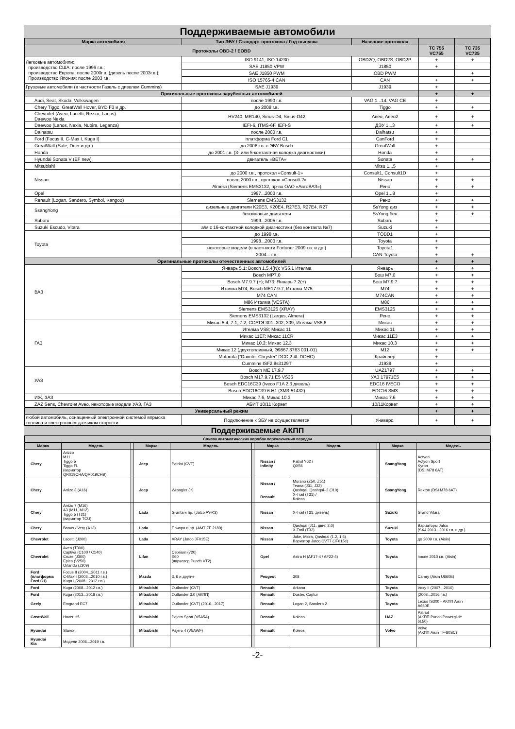Поддерживаемые автомобили
| Марка автомобиля | Тип ЭБУ / Стандарт протокола / Год выпуска | Название протокола | | |
| --- | --- | --- | --- | --- |
| Протоколы OBD-2 / EOBD | | | TC 755 VC755 | TC 735 VC735 |
| Легковые автомобили: производство США: после 1996 г.в.; производство Европа: после 2000г.в. (дизель после 2003г.в.); Производство Япония: после 2003 г.в. | ISO 9141, ISO 14230 | OBD2Q, OBD2S, OBD2P | + | + |
| | SAE J1850 VPW | J1850 | + | |
| | SAE J1850 PWM | OBD PWM | | + |
| | ISO 15765-4 CAN | CAN | + | + |
| Грузовые автомобили (в частности Газель с дизелем Cummins) | SAE J1939 | J1939 | + | |
| Оригинальные протоколы зарубежных автомобилей | | | + | + |
| Audi, Seat, Skoda, Volkswagen | после 1990 г.в. | VAG 1...14, VAG CE | + | |
| Chery Tiggo, GreatWall Hover, BYD F3 и др. | до 2008 г.в. | Tiggo | + | + |
| Chevrolet (Aveo, Lacetti, Rezzo, Lanos) Daewoo Nexia | HV240, MR140, Sirius-D4, Sirius-D42 | Авео, Авео2 | + | + |
| Daewoo (Lanos, Nexia, Nubira, Leganza) | IEFI-6, ITMS-6F, IEFI-S | ДЭУ 1...3 | + | + |
| Daihatsu | после 2000 г.в. | Daihatsu | + | |
| Ford (Focus II, C-Max I, Kuga I) | платформа Ford C1 | CanFord | + | |
| GreatWall (Safe, Deer и др.) | до 2008 г.в. с ЭБУ Bosch | GreatWall | + | |
| Honda | до 2001 г.в. (3- или 5-контактная колодка диагностики) | Honda | + | |
| Hyundai Sonata V (EF new) | двигатель «BETA» | Sonata | + | + |
| Mitsubishi | | Mitsu 1...5 | + | |
| Nissan | до 2000 г.в., протокол «Consult-1» | Consult1, Consult1D | + | |
| | после 2000 г.в., протокол «Consult-2» | Nissan | + | + |
| | Almera (Siemens EMS3132, пр-во ОАО «АвтоВАЗ») | Рено | + | + |
| Opel | 1997...2003 г.в. | Opel 1...8 | + | |
| Renault (Logan, Sandero, Symbol, Kangoo) | Siemens EMS3132 | Рено | + | + |
| SsangYong | дизельные двигатели K20E3, K20E4, R27E3, R27E4, R27 | SsYong диз | + | + |
| | бензиновые двигатели | SsYong бен | + | + |
| Subaru | 1999...2005 г.в. | Subaru | + | |
| Suzuki Escudo, Vitara | а/м с 16-контактной колодкой диагностики (без контакта №7) | Suzuki | + | |
| Toyota | до 1998 г.в. | TOBD1 | + | |
| | 1998...2003 г.в. | Toyota | + | |
| | некоторые модели (в частности Fortuner 2009 г.в. и др.) | Toyota1 | + | |
| | 2004... г.в. | CAN Toyota | + | + |
| Оригинальные протоколы отечественных автомобилей | | | + | + |
| ВАЗ | Январь 5.1; Bosch 1.5.4(N); VS5.1 Ителма | Январь | + | + |
| | Bosch MP7.0 | Бош М7.0 | + | + |
| | Bosch M7.9.7 (+); M73; Январь 7.2(+) | Бош М7.9.7 | + | + |
| | Итэлма M74; Bosch ME17.9.7; Итэлма M75 | M74 | + | + |
| | M74 CAN | M74CAN | + | + |
| | M86 Итэлма (VESTA) | M86 | + | + |
| | Siemens EMS3125 (XRAY) | EMS3125 | + | + |
| | Siemens EMS3132 (Largus, Almera) | Рено | + | + |
| ГАЗ | Микас 5.4, 7.1, 7.2; СОАТЭ 301, 302, 309; Ителма VS5.6 | Микас | + | + |
| | Ителма VS8; Микас 11 | Микас 11 | + | + |
| | Микас 11ET; Микас 11CR | Микас 11Е3 | + | + |
| | Микас 10.3; Микас 12.3 | Микас 10.3 | + | + |
| | Микас 12 (двухтопливный, Э9867.3763 001-01) | M12 | + | + |
| | Motorola ("Daimler Chrysler" DCC 2.4L DOHC) | Крайслер | + | |
| | Cummins ISF2.8s3129T | J1939 | + | |
| УАЗ | Bosch ME 17.9.7 | UAZ1797 | + | + |
| | Bosch M17.9.71 E5 VS35 | УАЗ 17971E5 | + | + |
| | Bosch EDC16C39 (Iveco F1A 2.3 дизель) | EDC16 IVECO | + | + |
| | Bosch EDC16C39-6.H1 (ЗМЗ-51432) | EDC16 ЗМЗ | + | + |
| ИЖ, ЗАЗ | Микас 7.6, Микас 10.3 | Микас 7.6 | + | + |
| ZAZ Sens, Chevrolet Aveo, некоторые модели УАЗ, ГАЗ | АБИТ 10/11 Корвет | 10/11Корвет | + | + |
| Универсальный режим | | | + | + |
| любой автомобиль, оснащенный электронной системой впрыска топлива и электронным датчиком скорости | Подключение к ЭБУ не осуществляется | Универс. | + | + |
Поддерживаемые АКПП
| Список автоматических коробок переключения передач | | | | | | | | | | |
| --- | --- | --- | --- | --- | --- | --- | --- | --- | --- | --- |
| Марка | Модель | | Марка | Модель | | Марка | Модель | | Марка | Модель |
| Chery | Arizzo M11 Tiggo 5 Tiggo FL (вариатор QR019CHA/QR019CHB) | | Jeep | Patriot (CVT) | | Nissan / Infinity | Patrol Y62 / QX56 | | SsangYong | Actyon Actyon Sport Kyron (DSI M78 6AT) |
| Chery | Arrizo 3 (A16) | | Jeep | Wrangler JK | | Nissan / Renault | Murano (Z50, Z51) Teana (J31, J32) Qashqai, Qashqai+2 (J10) X-Trail (T31) / Koleos | | SsangYong | Rexton (DSI M78 6AT) |
| Chery | Arrizo 7 (M16) A3 (M11, M12) Tiggo 5 (T21) (вариатор TCU) | | Lada | Granta и пр. (Jatco AY-K3) | | Nissan | X-Trail (T31, дизель) | | Suzuki | Grand Vitara |
| Chery | Bonus / Very (A13) | | Lada | Приора и пр. (AMT ZF 2180) | | Nissan | Qashqai (J11, двиг. 2.0) X-Trail (T32) | | Suzuki | Вариаторы Jatco (SX4 2013...2016 г.в. и др.) |
| Chevrolet | Lacetti (J200) | | Lada | XRAY (Jatco JF015E) | | Nissan | Juke, Micra, Qashqai (1.2, 1.6) Вариатор Jatco CVT7 (JF015e) | | Toyota | до 2009 г.в. (Aisin) |
| Chevrolet | Aveo (T300) Captiva (C100 / C140) Cruze (J300) Epica (V250) Orlando (J309) | | Lifan | Cebrium (720) X60 (вариатор Punch VT2) | | Opel | Astra H (AF17-4 / AF22-4) | | Toyota | после 2010 г.в. (Aisin) |
| Ford (платформа Ford C1) | Focus II (2004...2011 г.в.) C-Max I (2003...2010 г.в.) Kuga I (2008...2012 г.в.) | | Mazda | 3, 6 и другие | | Peugeot | 308 | | Toyota | Camry (Aisin U660E) |
| Ford | Kuga (2008...2012 г.в.) | | Mitsubishi | Outlander (CVT) | | Renault | Arkana | | Toyota | Voxy II (2007...2010) |
| Ford | Kuga (2013...2018 г.в.) | | Mitsubishi | Outlander 3.0 (АКПП) | | Renault | Duster, Captur | | Toyota | (2008...2016 г.в.) |
| Geely | Emgrand EC7 | | Mitsubishi | Outlander (CVT) (2016...2017) | | Renault | Logan 2, Sandero 2 | | Toyota | Lexus IS300 - АКПП Aisin A650E |
| GreatWall | Hover H5 | | Mitsubishi | Pajero Sport (V5A5A) | | Renault | Koleos | | UAZ | Patriot (АКПП Punch Powerglide 6L50) |
| Hyundai | Starex | | Mitsubishi | Pajero 4 (V5AWF) | | Renault | Koleos | | Volvo | Volvo (АКПП Aisin TF-80SC) |
| Hyundai Kia | Модели 2006...2019 г.в. | | | | | | | | | |
-2-